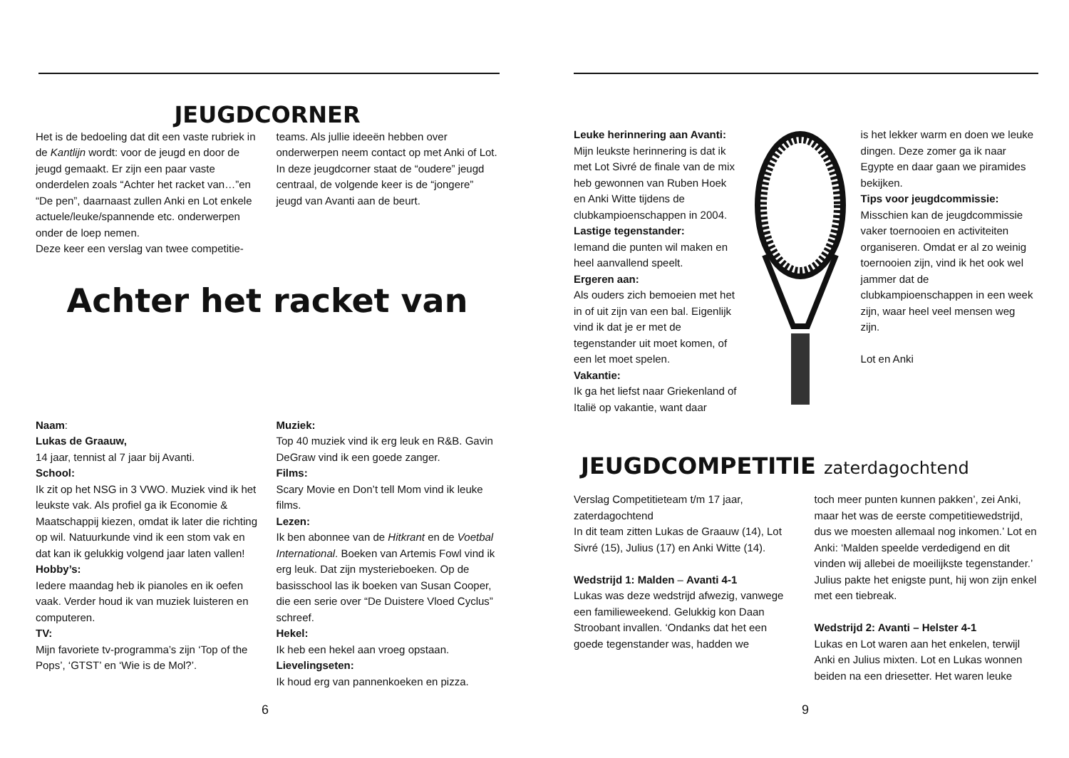JEUGDCORNER
Het is de bedoeling dat dit een vaste rubriek in de Kantlijn wordt: voor de jeugd en door de jeugd gemaakt. Er zijn een paar vaste onderdelen zoals “Achter het racket van…”en “De pen”, daarnaast zullen Anki en Lot enkele actuele/leuke/spannende etc. onderwerpen onder de loep nemen.
Deze keer een verslag van twee competitie-
teams. Als jullie ideeën hebben over onderwerpen neem contact op met Anki of Lot.
In deze jeugdcorner staat de “oudere” jeugd centraal, de volgende keer is de “jongere” jeugd van Avanti aan de beurt.
Achter het racket van
Naam:
Lukas de Graauw,
14 jaar, tennist al 7 jaar bij Avanti.
School:
Ik zit op het NSG in 3 VWO. Muziek vind ik het leukste vak. Als profiel ga ik Economie & Maatschappij kiezen, omdat ik later die richting op wil. Natuurkunde vind ik een stom vak en dat kan ik gelukkig volgend jaar laten vallen!
Hobby’s:
Iedere maandag heb ik pianoles en ik oefen vaak. Verder houd ik van muziek luisteren en computeren.
TV:
Mijn favoriete tv-programma’s zijn ‘Top of the Pops’, ‘GTST’ en ‘Wie is de Mol?’.
Muziek:
Top 40 muziek vind ik erg leuk en R&B. Gavin DeGraw vind ik een goede zanger.
Films:
Scary Movie en Don’t tell Mom vind ik leuke films.
Lezen:
Ik ben abonnee van de Hitkrant en de Voetbal International. Boeken van Artemis Fowl vind ik erg leuk. Dat zijn mysterieboeken. Op de basisschool las ik boeken van Susan Cooper, die een serie over “De Duistere Vloed Cyclus” schreef.
Hekel:
Ik heb een hekel aan vroeg opstaan.
Lievelingseten:
Ik houd erg van pannenkoeken en pizza.
6
Leuke herinnering aan Avanti:
Mijn leukste herinnering is dat ik met Lot Sivré de finale van de mix heb gewonnen van Ruben Hoek en Anki Witte tijdens de clubkampioenschappen in 2004.
Lastige tegenstander:
Iemand die punten wil maken en heel aanvallend speelt.
Ergeren aan:
Als ouders zich bemoeien met het in of uit zijn van een bal. Eigenlijk vind ik dat je er met de tegenstander uit moet komen, of een let moet spelen.
Vakantie:
Ik ga het liefst naar Griekenland of Italië op vakantie, want daar
is het lekker warm en doen we leuke dingen. Deze zomer ga ik naar Egypte en daar gaan we piramides bekijken.
Tips voor jeugdcommissie:
Misschien kan de jeugdcommissie vaker toernooien en activiteiten organiseren. Omdat er al zo weinig toernooien zijn, vind ik het ook wel jammer dat de clubkampioenschappen in een week zijn, waar heel veel mensen weg zijn.
Lot en Anki
JEUGDCOMPETITIE zaterdagochtend
Verslag Competitieteam t/m 17 jaar, zaterdagochtend
In dit team zitten Lukas de Graauw (14), Lot Sivré (15), Julius (17) en Anki Witte (14).
Wedstrijd 1: Malden – Avanti 4-1
Lukas was deze wedstrijd afwezig, vanwege een familieweekend. Gelukkig kon Daan Stroobant invallen. ‘Ondanks dat het een goede tegenstander was, hadden we
toch meer punten kunnen pakken’, zei Anki, maar het was de eerste competitiewedstrijd, dus we moesten allemaal nog inkomen.’ Lot en Anki: ‘Malden speelde verdedigend en dit vinden wij allebei de moeilijkste tegenstander.’ Julius pakte het enigste punt, hij won zijn enkel met een tiebreak.
Wedstrijd 2: Avanti – Helster 4-1
Lukas en Lot waren aan het enkelen, terwijl Anki en Julius mixten. Lot en Lukas wonnen beiden na een driesetter. Het waren leuke
9